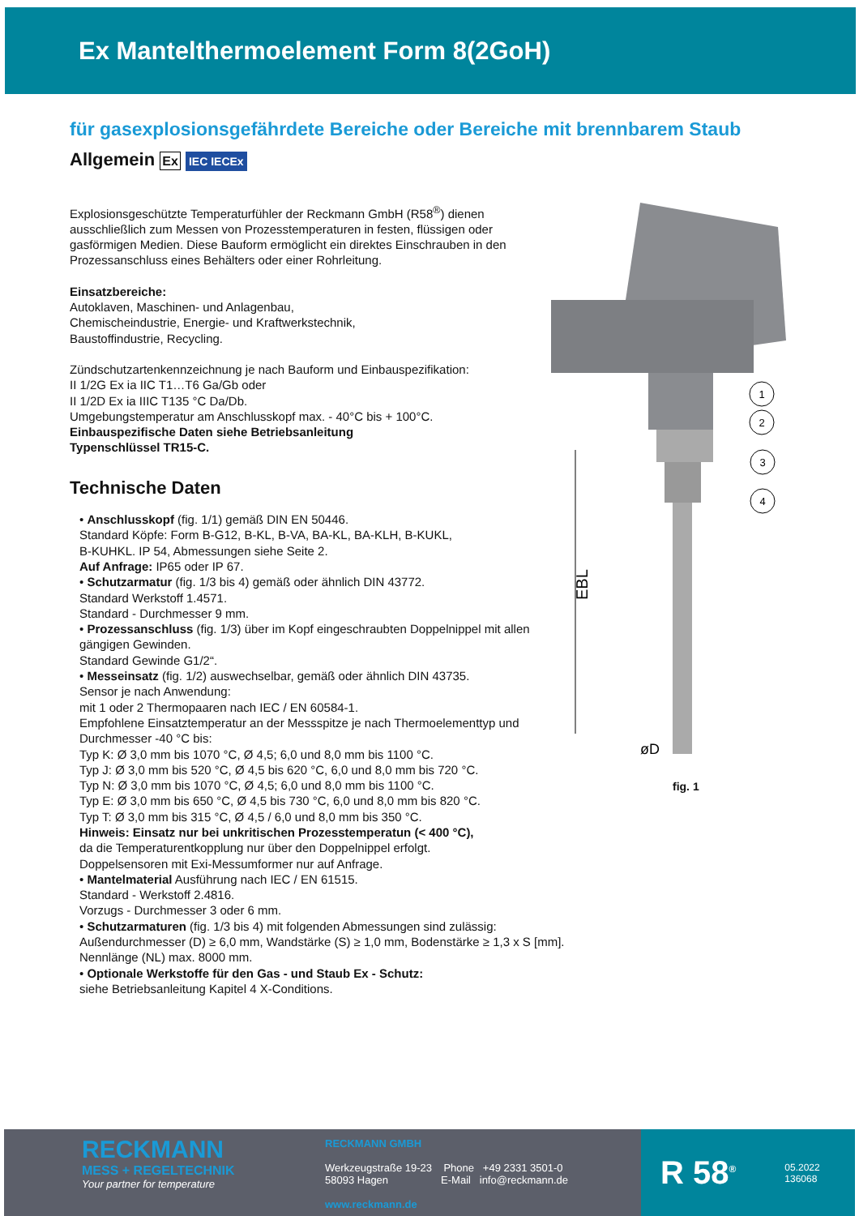Ex Mantelthermoelement Form 8(2GoH)
für gasexplosionsgefährdete Bereiche oder Bereiche mit brennbarem Staub
Allgemein Ex IEC IECEx
Explosionsgeschützte Temperaturfühler der Reckmann GmbH (R58<sup>®</sup>) dienen ausschließlich zum Messen von Prozesstemperaturen in festen, flüssigen oder gasförmigen Medien. Diese Bauform ermöglicht ein direktes Einschrauben in den Prozessanschluss eines Behälters oder einer Rohrleitung.
Einsatzbereiche:
Autoklaven, Maschinen- und Anlagenbau,
Chemischeindustrie, Energie- und Kraftwerkstechnik,
Baustoffindustrie, Recycling.
Zündschutzartenkennzeichnung je nach Bauform und Einbauspezifikation:
II 1/2G Ex ia IIC T1…T6 Ga/Gb oder
II 1/2D Ex ia IIIC T135 °C Da/Db.
Umgebungstemperatur am Anschlusskopf max. - 40°C bis + 100°C.
Einbauspezifische Daten siehe Betriebsanleitung
Typenschlüssel TR15-C.
Technische Daten
• Anschlusskopf (fig. 1/1) gemäß DIN EN 50446.
Standard Köpfe: Form B-G12, B-KL, B-VA, BA-KL, BA-KLH, B-KUKL,
B-KUHKL. IP 54, Abmessungen siehe Seite 2.
Auf Anfrage: IP65 oder IP 67.
• Schutzarmatur (fig. 1/3 bis 4) gemäß oder ähnlich DIN 43772.
Standard Werkstoff 1.4571.
Standard - Durchmesser 9 mm.
• Prozessanschluss (fig. 1/3) über im Kopf eingeschraubten Doppelnippel mit allen gängigen Gewinden.
Standard Gewinde G1/2“.
• Messeinsatz (fig. 1/2) auswechselbar, gemäß oder ähnlich DIN 43735.
Sensor je nach Anwendung:
mit 1 oder 2 Thermopaaren nach IEC / EN 60584-1.
Empfohlene Einsatztemperatur an der Messspitze je nach Thermoelementtyp und Durchmesser -40 °C bis:
Typ K: Ø 3,0 mm bis 1070 °C, Ø 4,5; 6,0 und 8,0 mm bis 1100 °C.
Typ J: Ø 3,0 mm bis 520 °C, Ø 4,5 bis 620 °C, 6,0 und 8,0 mm bis 720 °C.
Typ N: Ø 3,0 mm bis 1070 °C, Ø 4,5; 6,0 und 8,0 mm bis 1100 °C.
Typ E: Ø 3,0 mm bis 650 °C, Ø 4,5 bis 730 °C, 6,0 und 8,0 mm bis 820 °C.
Typ T: Ø 3,0 mm bis 315 °C, Ø 4,5 / 6,0 und 8,0 mm bis 350 °C.
Hinweis: Einsatz nur bei unkritischen Prozesstemperatun (< 400 °C),
da die Temperaturentkopplung nur über den Doppelnippel erfolgt.
Doppelsensoren mit Exi-Messumformer nur auf Anfrage.
• Mantelmaterial Ausführung nach IEC / EN 61515.
Standard - Werkstoff 2.4816.
Vorzugs - Durchmesser 3 oder 6 mm.
• Schutzarmaturen (fig. 1/3 bis 4) mit folgenden Abmessungen sind zulässig:
Außendurchmesser (D) ≥ 6,0 mm, Wandstärke (S) ≥ 1,0 mm, Bodenstärke ≥ 1,3 x S [mm].
Nennlänge (NL) max. 8000 mm.
• Optionale Werkstoffe für den Gas - und Staub Ex - Schutz:
siehe Betriebsanleitung Kapitel 4 X-Conditions.
EBL
øD
1
2
3
4
fig. 1
RECKMANN
MESS + REGELTECHNIK
Your partner for temperature
RECKMANN GMBH
Werkzeugstraße 19-23 Phone +49 2331 3501-0
58093 Hagen E-Mail info@reckmann.de
www.reckmann.de
R 58<sup>®</sup> 05.2022
136068